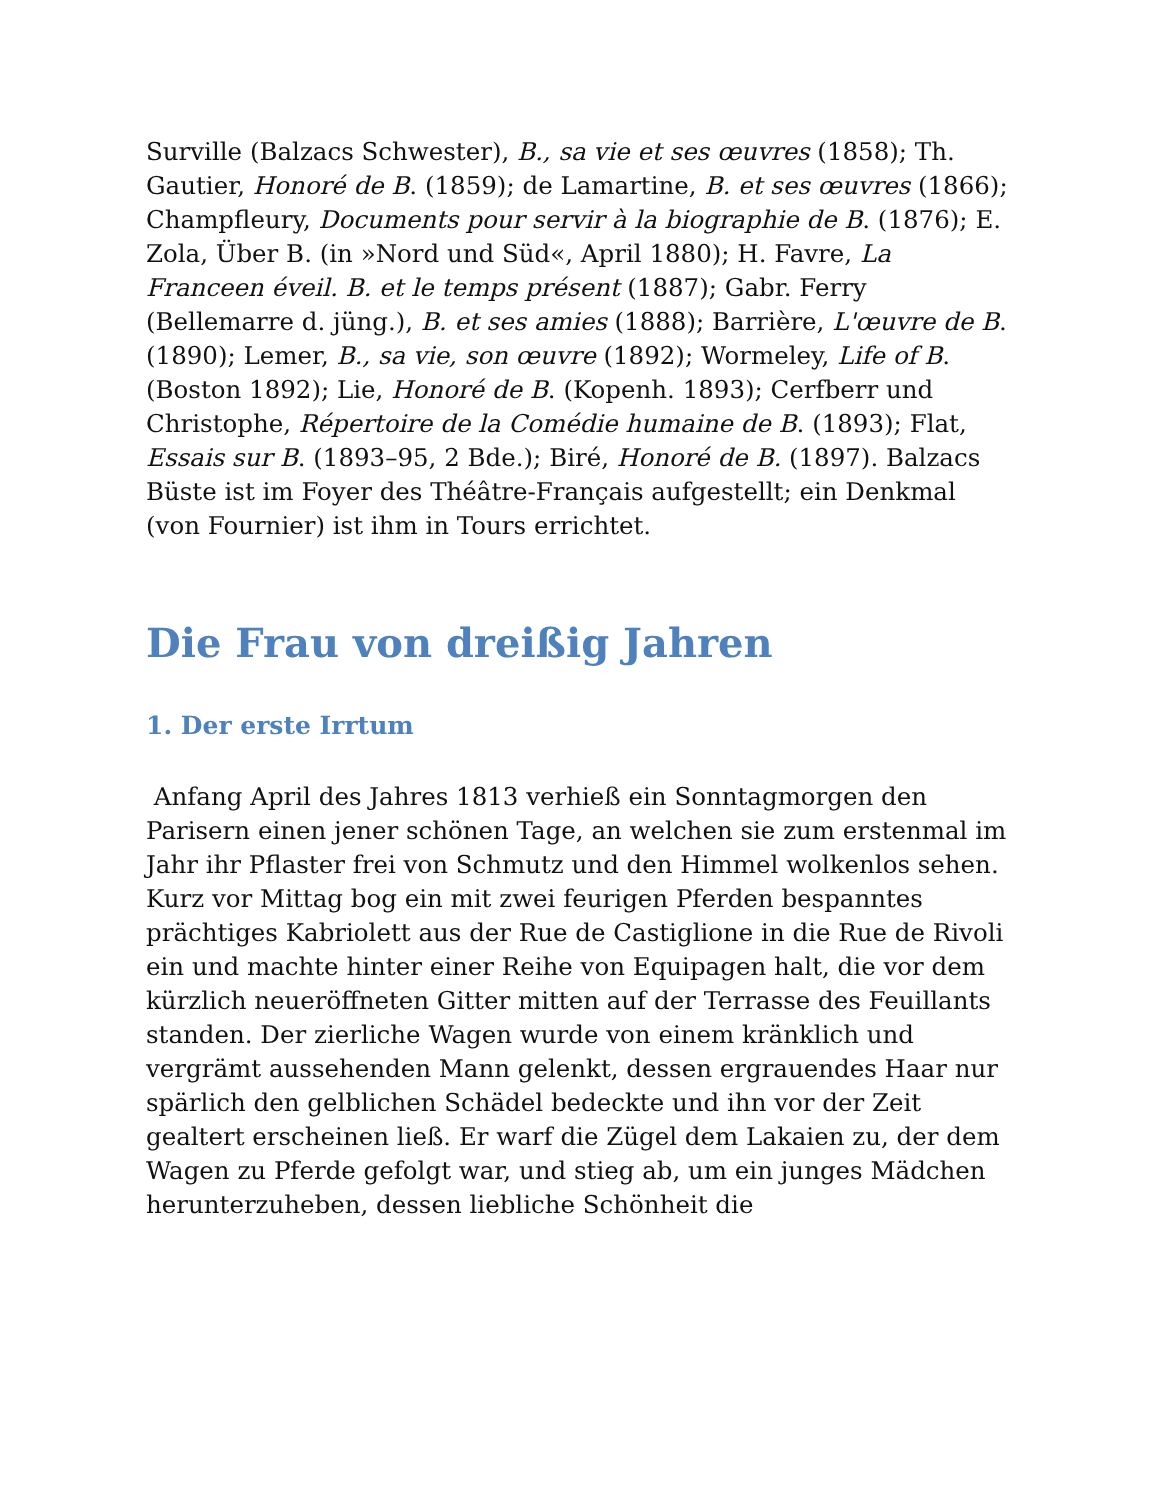Surville (Balzacs Schwester), B., sa vie et ses œuvres (1858); Th. Gautier, Honoré de B. (1859); de Lamartine, B. et ses œuvres (1866); Champfleury, Documents pour servir à la biographie de B. (1876); E. Zola, Über B. (in »Nord und Süd«, April 1880); H. Favre, La Franceen éveil. B. et le temps présent (1887); Gabr. Ferry (Bellemarre d. jüng.), B. et ses amies (1888); Barrière, L'œuvre de B. (1890); Lemer, B., sa vie, son œuvre (1892); Wormeley, Life of B. (Boston 1892); Lie, Honoré de B. (Kopenh. 1893); Cerfberr und Christophe, Répertoire de la Comédie humaine de B. (1893); Flat, Essais sur B. (1893–95, 2 Bde.); Biré, Honoré de B. (1897). Balzacs Büste ist im Foyer des Théâtre-Français aufgestellt; ein Denkmal (von Fournier) ist ihm in Tours errichtet.
Die Frau von dreißig Jahren
1. Der erste Irrtum
Anfang April des Jahres 1813 verhieß ein Sonntagmorgen den Parisern einen jener schönen Tage, an welchen sie zum erstenmal im Jahr ihr Pflaster frei von Schmutz und den Himmel wolkenlos sehen. Kurz vor Mittag bog ein mit zwei feurigen Pferden bespanntes prächtiges Kabriolett aus der Rue de Castiglione in die Rue de Rivoli ein und machte hinter einer Reihe von Equipagen halt, die vor dem kürzlich neueröffneten Gitter mitten auf der Terrasse des Feuillants standen. Der zierliche Wagen wurde von einem kränklich und vergrämt aussehenden Mann gelenkt, dessen ergrauendes Haar nur spärlich den gelblichen Schädel bedeckte und ihn vor der Zeit gealtert erscheinen ließ. Er warf die Zügel dem Lakaien zu, der dem Wagen zu Pferde gefolgt war, und stieg ab, um ein junges Mädchen herunterzuheben, dessen liebliche Schönheit die